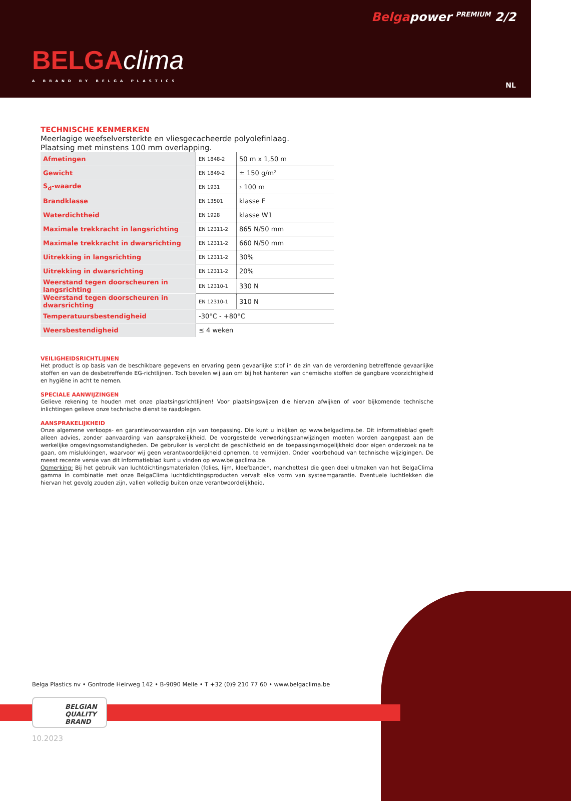Belgapower <sup>PREMIUM</sup> 2/2
BELGAclima
A BRAND BY BELGA PLASTICS NL
TECHNISCHE KENMERKEN
Meerlagige weefselversterkte en vliesgecacheerde polyolefinlaag.
Plaatsing met minstens 100 mm overlapping.
| Afmetingen | EN 1848-2 | 50 m x 1,50 m |
| Gewicht | EN 1849-2 | ± 150 g/m² |
| S<sub>d</sub>-waarde | EN 1931 | › 100 m |
| Brandklasse | EN 13501 | klasse E |
| Waterdichtheid | EN 1928 | klasse W1 |
| Maximale trekkracht in langsrichting | EN 12311-2 | 865 N/50 mm |
| Maximale trekkracht in dwarsrichting | EN 12311-2 | 660 N/50 mm |
| Uitrekking in langsrichting | EN 12311-2 | 30% |
| Uitrekking in dwarsrichting | EN 12311-2 | 20% |
| Weerstand tegen doorscheuren in langsrichting | EN 12310-1 | 330 N |
| Weerstand tegen doorscheuren in dwarsrichting | EN 12310-1 | 310 N |
| Temperatuursbestendigheid | -30°C - +80°C | |
| Weersbestendigheid | ≤ 4 weken | |
VEILIGHEIDSRICHTLIJNEN
Het product is op basis van de beschikbare gegevens en ervaring geen gevaarlijke stof in de zin van de verordening betreffende gevaarlijke stoffen en van de desbetreffende EG-richtlijnen. Toch bevelen wij aan om bij het hanteren van chemische stoffen de gangbare voorzichtigheid en hygiëne in acht te nemen.
SPECIALE AANWIJZINGEN
Gelieve rekening te houden met onze plaatsingsrichtlijnen! Voor plaatsingswijzen die hiervan afwijken of voor bijkomende technische inlichtingen gelieve onze technische dienst te raadplegen.
AANSPRAKELIJKHEID
Onze algemene verkoops- en garantievoorwaarden zijn van toepassing. Die kunt u inkijken op www.belgaclima.be. Dit informatieblad geeft alleen advies, zonder aanvaarding van aansprakelijkheid. De voorgestelde verwerkingsaanwijzingen moeten worden aangepast aan de werkelijke omgevingsomstandigheden. De gebruiker is verplicht de geschiktheid en de toepassingsmogelijkheid door eigen onderzoek na te gaan, om mislukkingen, waarvoor wij geen verantwoordelijkheid opnemen, te vermijden. Onder voorbehoud van technische wijzigingen. De meest recente versie van dit informatieblad kunt u vinden op www.belgaclima.be.
Opmerking: Bij het gebruik van luchtdichtingsmaterialen (folies, lijm, kleefbanden, manchettes) die geen deel uitmaken van het BelgaClima gamma in combinatie met onze BelgaClima luchtdichtingsproducten vervalt elke vorm van systeemgarantie. Eventuele luchtlekken die hiervan het gevolg zouden zijn, vallen volledig buiten onze verantwoordelijkheid.
Belga Plastics nv • Gontrode Heirweg 142 • B-9090 Melle • T +32 (0)9 210 77 60 • www.belgaclima.be
BELGIAN
QUALITY
BRAND
10.2023